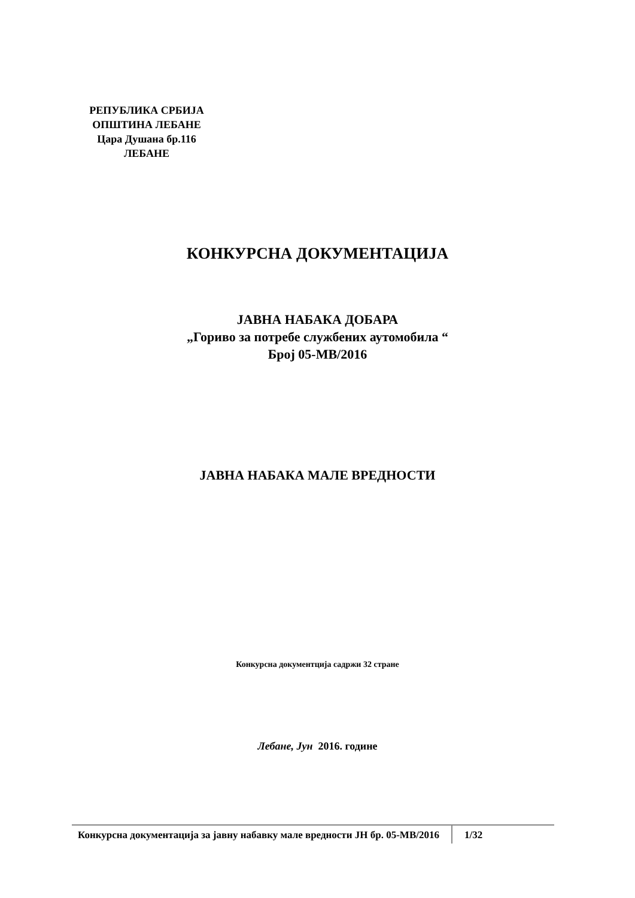РЕПУБЛИКА СРБИЈА
ОПШТИНА ЛЕБАНЕ
Цара Душана бр.116
ЛЕБАНЕ
КОНКУРСНА ДОКУМЕНТАЦИЈА
ЈАВНА НАБАКА ДОБАРА
„Гориво за потребе службених аутомобила “
Број 05-МВ/2016
ЈАВНА НАБАКА МАЛЕ ВРЕДНОСТИ
Конкурсна документција садржи 32 стране
Лебане, Јун 2016. године
Конкурсна документација за јавну набавку мале вредности ЈН бр. 05-МВ/2016
1/32